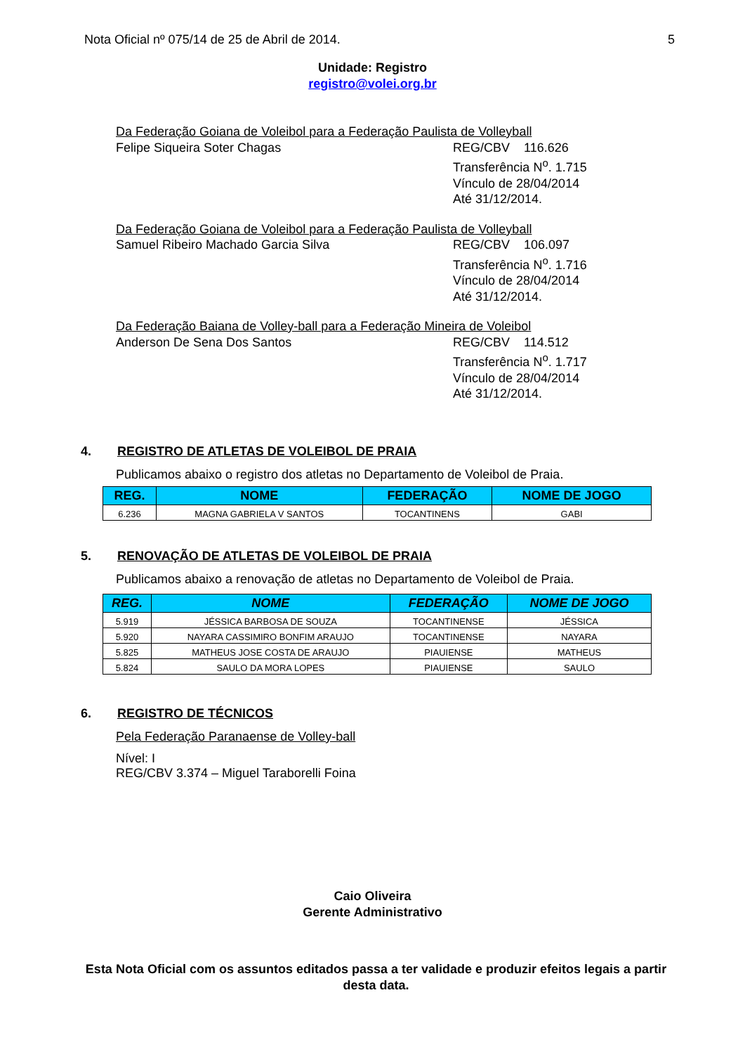Nota Oficial nº 075/14 de 25 de Abril de 2014. 5
Unidade: Registro
registro@volei.org.br
Da Federação Goiana de Voleibol para a Federação Paulista de Volleyball
Felipe Siqueira Soter Chagas REG/CBV 116.626
Transferência N<sup>o</sup>. 1.715
Vínculo de 28/04/2014
Até 31/12/2014.
Da Federação Goiana de Voleibol para a Federação Paulista de Volleyball
Samuel Ribeiro Machado Garcia Silva REG/CBV 106.097
Transferência N<sup>o</sup>. 1.716
Vínculo de 28/04/2014
Até 31/12/2014.
Da Federação Baiana de Volley-ball para a Federação Mineira de Voleibol
Anderson De Sena Dos Santos REG/CBV 114.512
Transferência N<sup>o</sup>. 1.717
Vínculo de 28/04/2014
Até 31/12/2014.
4. REGISTRO DE ATLETAS DE VOLEIBOL DE PRAIA
Publicamos abaixo o registro dos atletas no Departamento de Voleibol de Praia.
| REG. | NOME | FEDERAÇÃO | NOME DE JOGO |
| --- | --- | --- | --- |
| 6.236 | MAGNA GABRIELA V SANTOS | TOCANTINENS | GABI |
5. RENOVAÇÃO DE ATLETAS DE VOLEIBOL DE PRAIA
Publicamos abaixo a renovação de atletas no Departamento de Voleibol de Praia.
| REG. | NOME | FEDERAÇÃO | NOME DE JOGO |
| --- | --- | --- | --- |
| 5.919 | JÉSSICA BARBOSA DE SOUZA | TOCANTINENSE | JÉSSICA |
| 5.920 | NAYARA CASSIMIRO BONFIM ARAUJO | TOCANTINENSE | NAYARA |
| 5.825 | MATHEUS JOSE COSTA DE ARAUJO | PIAUIENSE | MATHEUS |
| 5.824 | SAULO DA MORA LOPES | PIAUIENSE | SAULO |
6. REGISTRO DE TÉCNICOS
Pela Federação Paranaense de Volley-ball
Nível: I
REG/CBV 3.374 – Miguel Taraborelli Foina
Caio Oliveira
Gerente Administrativo
Esta Nota Oficial com os assuntos editados passa a ter validade e produzir efeitos legais a partir desta data.